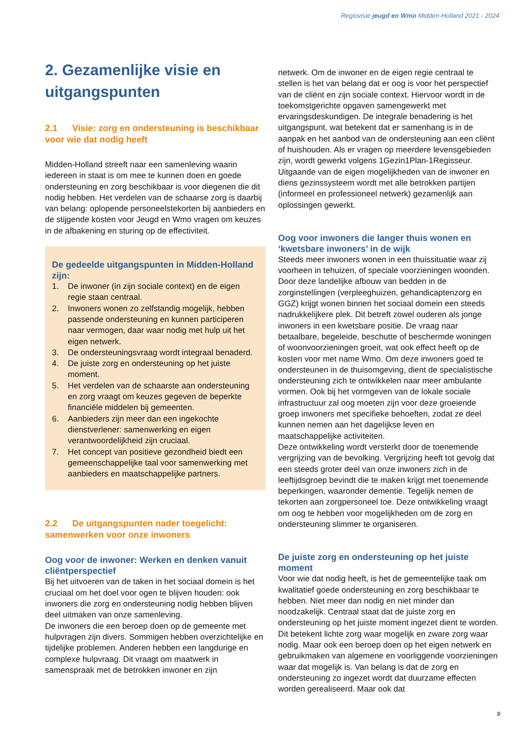Regiovisie jeugd en Wmo Midden-Holland 2021 - 2024
2. Gezamenlijke visie en uitgangspunten
2.1 Visie: zorg en ondersteuning is beschikbaar voor wie dat nodig heeft
Midden-Holland streeft naar een samenleving waarin iedereen in staat is om mee te kunnen doen en goede ondersteuning en zorg beschikbaar is voor diegenen die dit nodig hebben. Het verdelen van de schaarse zorg is daarbij van belang: oplopende personeelstekorten bij aanbieders en de stijgende kosten voor Jeugd en Wmo vragen om keuzes in de afbakening en sturing op de effectiviteit.
De gedeelde uitgangspunten in Midden-Holland zijn:
1. De inwoner (in zijn sociale context) en de eigen regie staan centraal.
2. Inwoners wonen zo zelfstandig mogelijk, hebben passende ondersteuning en kunnen participeren naar vermogen, daar waar nodig met hulp uit het eigen netwerk.
3. De ondersteuningsvraag wordt integraal benaderd.
4. De juiste zorg en ondersteuning op het juiste moment.
5. Het verdelen van de schaarste aan ondersteuning en zorg vraagt om keuzes gegeven de beperkte financiële middelen bij gemeenten.
6. Aanbieders zijn meer dan een ingekochte dienstverlener: samenwerking en eigen verantwoordelijkheid zijn cruciaal.
7. Het concept van positieve gezondheid biedt een gemeenschappelijke taal voor samenwerking met aanbieders en maatschappelijke partners.
2.2 De uitgangspunten nader toegelicht: samenwerken voor onze inwoners
Oog voor de inwoner: Werken en denken vanuit cliëntperspectief
Bij het uitvoeren van de taken in het sociaal domein is het cruciaal om het doel voor ogen te blijven houden: ook inwoners die zorg en ondersteuning nodig hebben blijven deel uitmaken van onze samenleving.
De inwoners die een beroep doen op de gemeente met hulpvragen zijn divers. Sommigen hebben overzichtelijke en tijdelijke problemen. Anderen hebben een langdurige en complexe hulpvraag. Dit vraagt om maatwerk in samenspraak met de betrokken inwoner en zijn
netwerk. Om de inwoner en de eigen regie centraal te stellen is het van belang dat er oog is voor het perspectief van de cliënt en zijn sociale context. Hiervoor wordt in de toekomstgerichte opgaven samengewerkt met ervaringsdeskundigen. De integrale benadering is het uitgangspunt, wat betekent dat er samenhang is in de aanpak en het aanbod van de ondersteuning aan een cliënt of huishouden. Als er vragen op meerdere levensgebieden zijn, wordt gewerkt volgens 1Gezin1Plan-1Regisseur. Uitgaande van de eigen mogelijkheden van de inwoner en diens gezinssysteem wordt met alle betrokken partijen (informeel en professioneel netwerk) gezamenlijk aan oplossingen gewerkt.
Oog voor inwoners die langer thuis wonen en ‘kwetsbare inwoners’ in de wijk
Steeds meer inwoners wonen in een thuissituatie waar zij voorheen in tehuizen, of speciale voorzieningen woonden. Door deze landelijke afbouw van bedden in de zorginstellingen (verpleeghuizen, gehandicaptenzorg en GGZ) krijgt wonen binnen het sociaal domein een steeds nadrukkelijkere plek. Dit betreft zowel ouderen als jonge inwoners in een kwetsbare positie. De vraag naar betaalbare, begeleide, beschutte of beschermde woningen of woonvoorzieningen groeit, wat ook effect heeft op de kosten voor met name Wmo. Om deze inwoners goed te ondersteunen in de thuisomgeving, dient de specialistische ondersteuning zich te ontwikkelen naar meer ambulante vormen. Ook bij het vormgeven van de lokale sociale infrastructuur zal oog moeten zijn voor deze groeiende groep inwoners met specifieke behoeften, zodat ze deel kunnen nemen aan het dagelijkse leven en maatschappelijke activiteiten.
Deze ontwikkeling wordt versterkt door de toenemende vergrijzing van de bevolking. Vergrijzing heeft tot gevolg dat een steeds groter deel van onze inwoners zich in de leeftijdsgroep bevindt die te maken krijgt met toenemende beperkingen, waaronder dementie. Tegelijk nemen de tekorten aan zorgpersoneel toe. Deze ontwikkeling vraagt om oog te hebben voor mogelijkheden om de zorg en ondersteuning slimmer te organiseren.
De juiste zorg en ondersteuning op het juiste moment
Voor wie dat nodig heeft, is het de gemeentelijke taak om kwalitatief goede ondersteuning en zorg beschikbaar te hebben. Niet meer dan nodig en niet minder dan noodzakelijk. Centraal staat dat de juiste zorg en ondersteuning op het juiste moment ingezet dient te worden. Dit betekent lichte zorg waar mogelijk en zware zorg waar nodig. Maar ook een beroep doen op het eigen netwerk en gebruikmaken van algemene en voorliggende voorzieningen waar dat mogelijk is. Van belang is dat de zorg en ondersteuning zo ingezet wordt dat duurzame effecten worden gerealiseerd. Maar ook dat
9